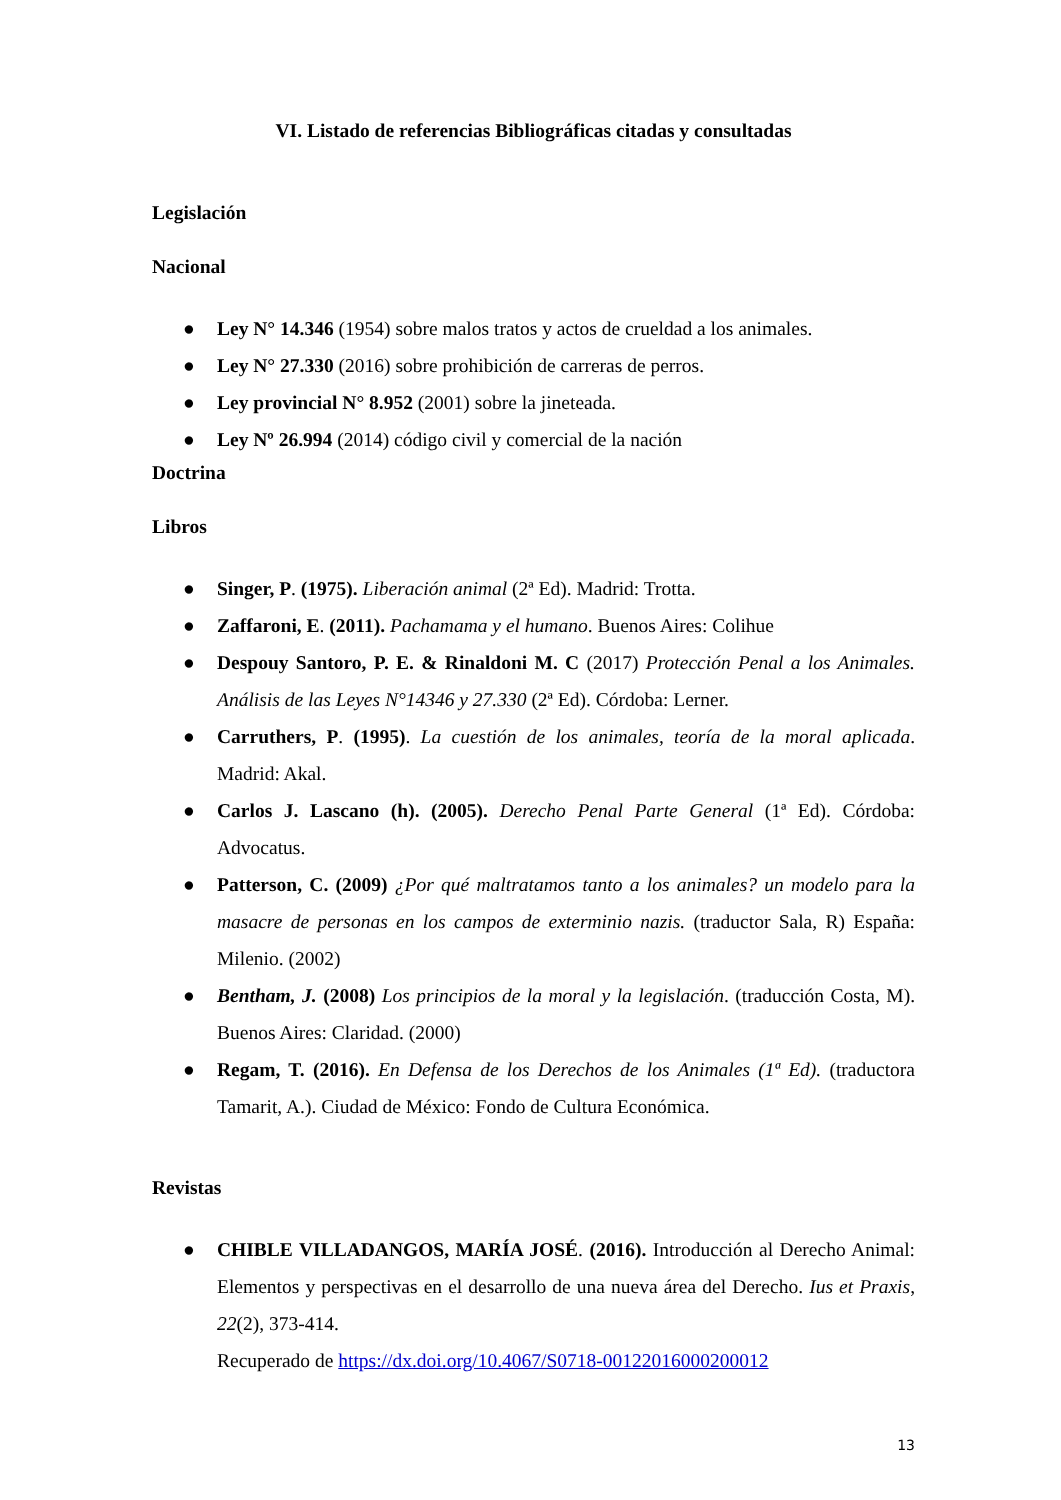VI. Listado de referencias Bibliográficas citadas y consultadas
Legislación
Nacional
● Ley N° 14.346 (1954) sobre malos tratos y actos de crueldad a los animales.
● Ley N° 27.330 (2016) sobre prohibición de carreras de perros.
● Ley provincial N° 8.952 (2001) sobre la jineteada.
● Ley Nº 26.994 (2014) código civil y comercial de la nación
Doctrina
Libros
● Singer, P. (1975). Liberación animal (2ª Ed). Madrid: Trotta.
● Zaffaroni, E. (2011). Pachamama y el humano. Buenos Aires: Colihue
● Despouy Santoro, P. E. & Rinaldoni M. C (2017) Protección Penal a los Animales. Análisis de las Leyes N°14346 y 27.330 (2ª Ed). Córdoba: Lerner.
● Carruthers, P. (1995). La cuestión de los animales, teoría de la moral aplicada. Madrid: Akal.
● Carlos J. Lascano (h). (2005). Derecho Penal Parte General (1ª Ed). Córdoba: Advocatus.
● Patterson, C. (2009) ¿Por qué maltratamos tanto a los animales? un modelo para la masacre de personas en los campos de exterminio nazis. (traductor Sala, R) España: Milenio. (2002)
● Bentham, J. (2008) Los principios de la moral y la legislación. (traducción Costa, M). Buenos Aires: Claridad. (2000)
● Regam, T. (2016). En Defensa de los Derechos de los Animales (1ª Ed). (traductora Tamarit, A.). Ciudad de México: Fondo de Cultura Económica.
Revistas
● CHIBLE VILLADANGOS, MARÍA JOSÉ. (2016). Introducción al Derecho Animal: Elementos y perspectivas en el desarrollo de una nueva área del Derecho. Ius et Praxis, 22(2), 373-414.
Recuperado de https://dx.doi.org/10.4067/S0718-00122016000200012
13